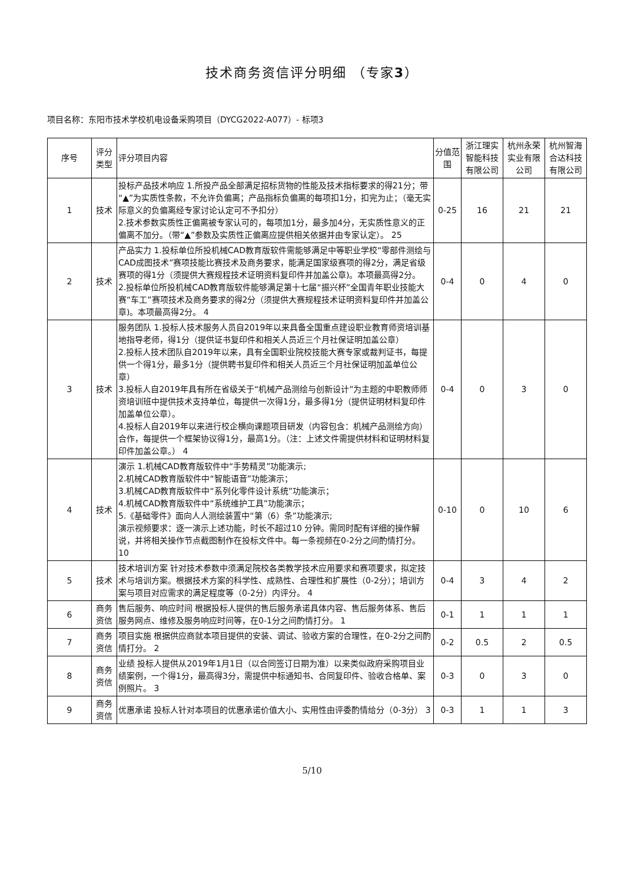技术商务资信评分明细 （专家3）
项目名称：东阳市技术学校机电设备采购项目（DYCG2022-A077）- 标项3
| 序号 | 评分类型 | 评分项目内容 | 分值范围 | 浙江理实智能科技有限公司 | 杭州永荣实业有限公司 | 杭州智海合达科技有限公司 |
| --- | --- | --- | --- | --- | --- | --- |
| 1 | 技术 | 投标产品技术响应 1.所投产品全部满足招标货物的性能及技术指标要求的得21分；带“▲”为实质性条款，不允许负偏离；产品指标负偏离的每项扣1分，扣完为止；（毫无实际意义的负偏离经专家讨论认定可不予扣分） 2.技术参数实质性正偏离被专家认可的，每项加1分，最多加4分，无实质性意义的正偏离不加分。（带“▲”参数及实质性正偏离应提供相关依据并由专家认定）。 25 | 0-25 | 16 | 21 | 21 |
| 2 | 技术 | 产品实力 1.投标单位所投机械CAD教育版软件需能够满足中等职业学校“零部件测绘与CAD成图技术”赛项技能比赛技术及商务要求，能满足国家级赛项的得2分，满足省级赛项的得1分（须提供大赛规程技术证明资料复印件并加盖公章)。本项最高得2分。 2.投标单位所投机械CAD教育版软件能够满足第十七届“振兴杯”全国青年职业技能大赛“车工”赛项技术及商务要求的得2分（须提供大赛规程技术证明资料复印件并加盖公章)。本项最高得2分。 4 | 0-4 | 0 | 4 | 0 |
| 3 | 技术 | 服务团队 1.投标人技术服务人员自2019年以来具备全国重点建设职业教育师资培训基地指导老师，得1分（提供证书复印件和相关人员近三个月社保证明加盖公章） 2.投标人技术团队自2019年以来，具有全国职业院校技能大赛专家或裁判证书，每提供一个得1分，最多1分（提供聘书复印件和相关人员近三个月社保证明加盖单位公章） 3.投标人自2019年具有所在省级关于“机械产品测绘与创新设计”为主题的中职教师师资培训班中提供技术支持单位，每提供一次得1分，最多得1分（提供证明材料复印件加盖单位公章）。 4.投标人自2019年以来进行校企横向课题项目研发（内容包含：机械产品测绘方向）合作，每提供一个框架协议得1分，最高1分。（注：上述文件需提供材料和证明材料复印件加盖公章。） 4 | 0-4 | 0 | 3 | 0 |
| 4 | 技术 | 演示 1.机械CAD教育版软件中“手势精灵”功能演示; 2.机械CAD教育版软件中“智能语音”功能演示； 3.机械CAD教育版软件中“系列化零件设计系统”功能演示； 4.机械CAD教育版软件中“系统维护工具”功能演示； 5.《基础零件》面向人人测绘装置中“第（6）条”功能演示; 演示视频要求：逐一演示上述功能，时长不超过10 分钟。需同时配有详细的操作解说，并将相关操作节点截图制作在投标文件中。每一条视频在0-2分之间酌情打分。 10 | 0-10 | 0 | 10 | 6 |
| 5 | 技术 | 技术培训方案 针对技术参数中须满足院校各类教学技术应用要求和赛项要求，拟定技术与培训方案。根据技术方案的科学性、成熟性、合理性和扩展性（0-2分）；培训方案与项目对应需求的满足程度等（0-2分）内评分。 4 | 0-4 | 3 | 4 | 2 |
| 6 | 商务资信 | 售后服务、响应时间 根据投标人提供的售后服务承诺具体内容、售后服务体系、售后服务网点、维修及服务响应时间等，在0-1分之间酌情打分。 1 | 0-1 | 1 | 1 | 1 |
| 7 | 商务资信 | 项目实施 根据供应商就本项目提供的安装、调试、验收方案的合理性，在0-2分之间酌情打分。 2 | 0-2 | 0.5 | 2 | 0.5 |
| 8 | 商务资信 | 业绩 投标人提供从2019年1月1日（以合同签订日期为准）以来类似政府采购项目业绩案例，一个得1分，最高得3分，需提供中标通知书、合同复印件、验收合格单、案例照片。 3 | 0-3 | 0 | 3 | 0 |
| 9 | 商务资信 | 优惠承诺 投标人针对本项目的优惠承诺价值大小、实用性由评委酌情给分（0-3分） 3 | 0-3 | 1 | 1 | 3 |
5/10